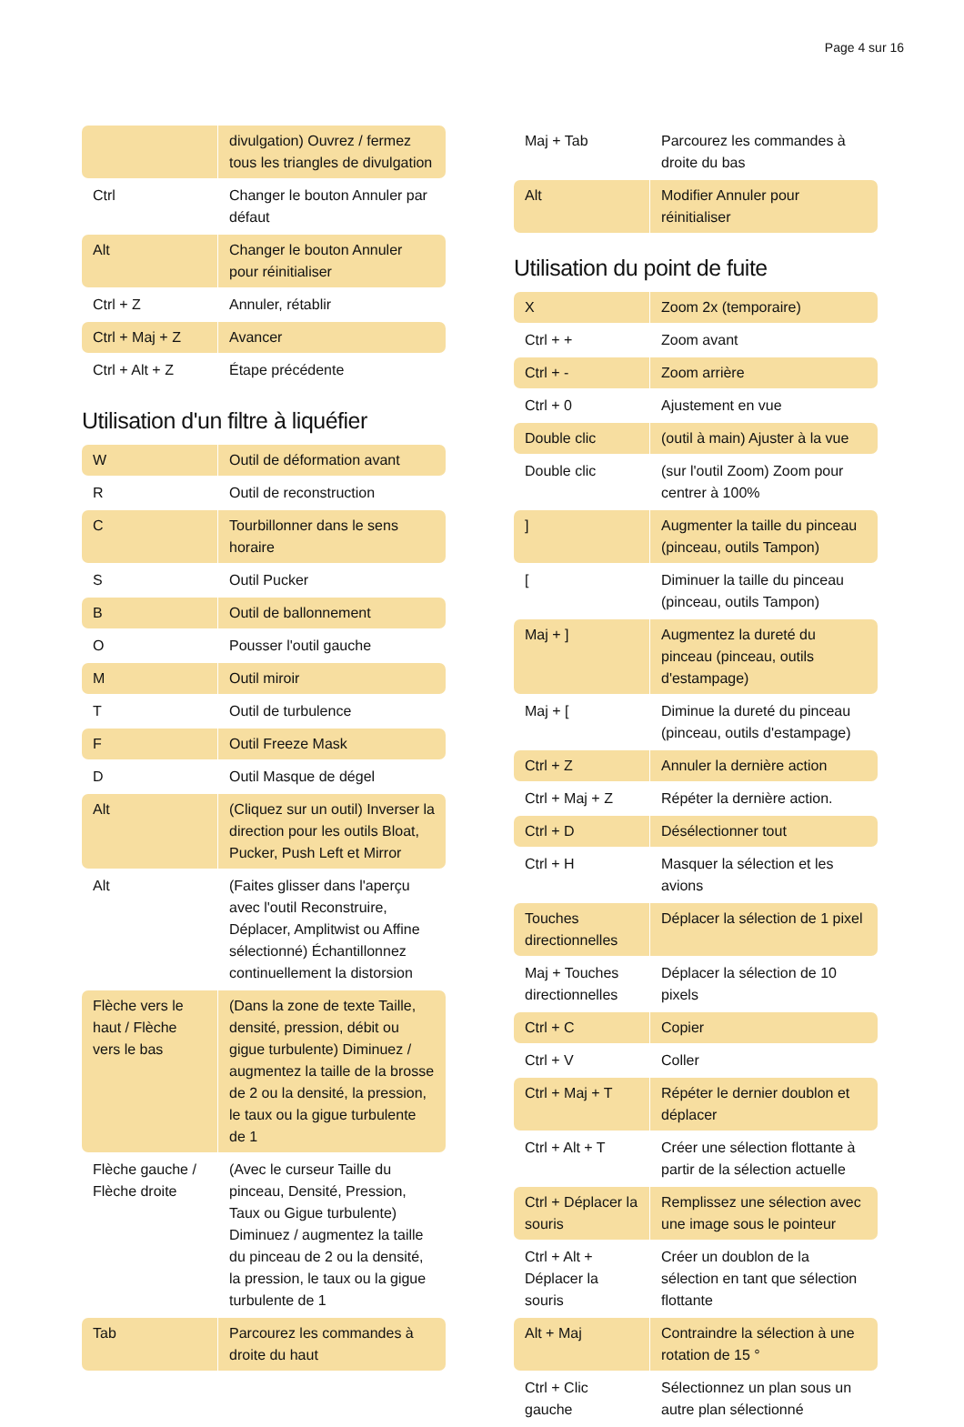Page 4 sur 16
| | divulgation) Ouvrez / fermez tous les triangles de divulgation |
| Ctrl | Changer le bouton Annuler par défaut |
| Alt | Changer le bouton Annuler pour réinitialiser |
| Ctrl + Z | Annuler, rétablir |
| Ctrl + Maj + Z | Avancer |
| Ctrl + Alt + Z | Étape précédente |
Utilisation d'un filtre à liquéfier
| W | Outil de déformation avant |
| R | Outil de reconstruction |
| C | Tourbillonner dans le sens horaire |
| S | Outil Pucker |
| B | Outil de ballonnement |
| O | Pousser l'outil gauche |
| M | Outil miroir |
| T | Outil de turbulence |
| F | Outil Freeze Mask |
| D | Outil Masque de dégel |
| Alt | (Cliquez sur un outil) Inverser la direction pour les outils Bloat, Pucker, Push Left et Mirror |
| Alt | (Faites glisser dans l'aperçu avec l'outil Reconstruire, Déplacer, Amplitwist ou Affine sélectionné) Échantillonnez continuellement la distorsion |
| Flèche vers le haut / Flèche vers le bas | (Dans la zone de texte Taille, densité, pression, débit ou gigue turbulente) Diminuez / augmentez la taille de la brosse de 2 ou la densité, la pression, le taux ou la gigue turbulente de 1 |
| Flèche gauche / Flèche droite | (Avec le curseur Taille du pinceau, Densité, Pression, Taux ou Gigue turbulente) Diminuez / augmentez la taille du pinceau de 2 ou la densité, la pression, le taux ou la gigue turbulente de 1 |
| Tab | Parcourez les commandes à droite du haut |
| Maj + Tab | Parcourez les commandes à droite du bas |
| Alt | Modifier Annuler pour réinitialiser |
Utilisation du point de fuite
| X | Zoom 2x (temporaire) |
| Ctrl + + | Zoom avant |
| Ctrl + - | Zoom arrière |
| Ctrl + 0 | Ajustement en vue |
| Double clic | (outil à main) Ajuster à la vue |
| Double clic | (sur l'outil Zoom) Zoom pour centrer à 100% |
| ] | Augmenter la taille du pinceau (pinceau, outils Tampon) |
| [ | Diminuer la taille du pinceau (pinceau, outils Tampon) |
| Maj + ] | Augmentez la dureté du pinceau (pinceau, outils d'estampage) |
| Maj + [ | Diminue la dureté du pinceau (pinceau, outils d'estampage) |
| Ctrl + Z | Annuler la dernière action |
| Ctrl + Maj + Z | Répéter la dernière action. |
| Ctrl + D | Désélectionner tout |
| Ctrl + H | Masquer la sélection et les avions |
| Touches directionnelles | Déplacer la sélection de 1 pixel |
| Maj + Touches directionnelles | Déplacer la sélection de 10 pixels |
| Ctrl + C | Copier |
| Ctrl + V | Coller |
| Ctrl + Maj + T | Répéter le dernier doublon et déplacer |
| Ctrl + Alt + T | Créer une sélection flottante à partir de la sélection actuelle |
| Ctrl + Déplacer la souris | Remplissez une sélection avec une image sous le pointeur |
| Ctrl + Alt + Déplacer la souris | Créer un doublon de la sélection en tant que sélection flottante |
| Alt + Maj | Contraindre la sélection à une rotation de 15 ° |
| Ctrl + Clic gauche | Sélectionnez un plan sous un autre plan sélectionné |